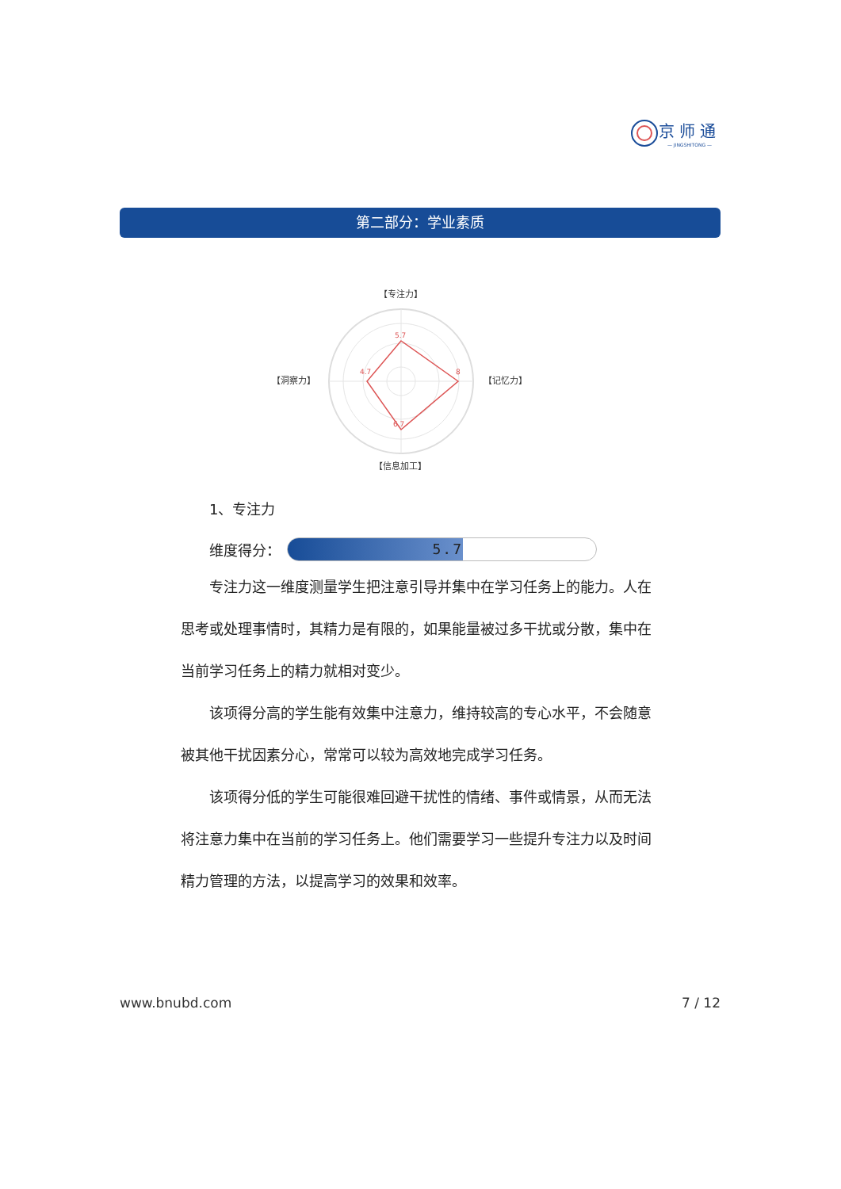京师通
— JINGSHITONG —
第二部分：学业素质
【专注力】
【洞察力】
【记忆力】
【信息加工】
5.7
8
4.7
6.7
1、专注力
维度得分：
5.7
专注力这一维度测量学生把注意引导并集中在学习任务上的能力。人在思考或处理事情时，其精力是有限的，如果能量被过多干扰或分散，集中在当前学习任务上的精力就相对变少。
该项得分高的学生能有效集中注意力，维持较高的专心水平，不会随意被其他干扰因素分心，常常可以较为高效地完成学习任务。
该项得分低的学生可能很难回避干扰性的情绪、事件或情景，从而无法将注意力集中在当前的学习任务上。他们需要学习一些提升专注力以及时间精力管理的方法，以提高学习的效果和效率。
www.bnubd.com 7 / 12